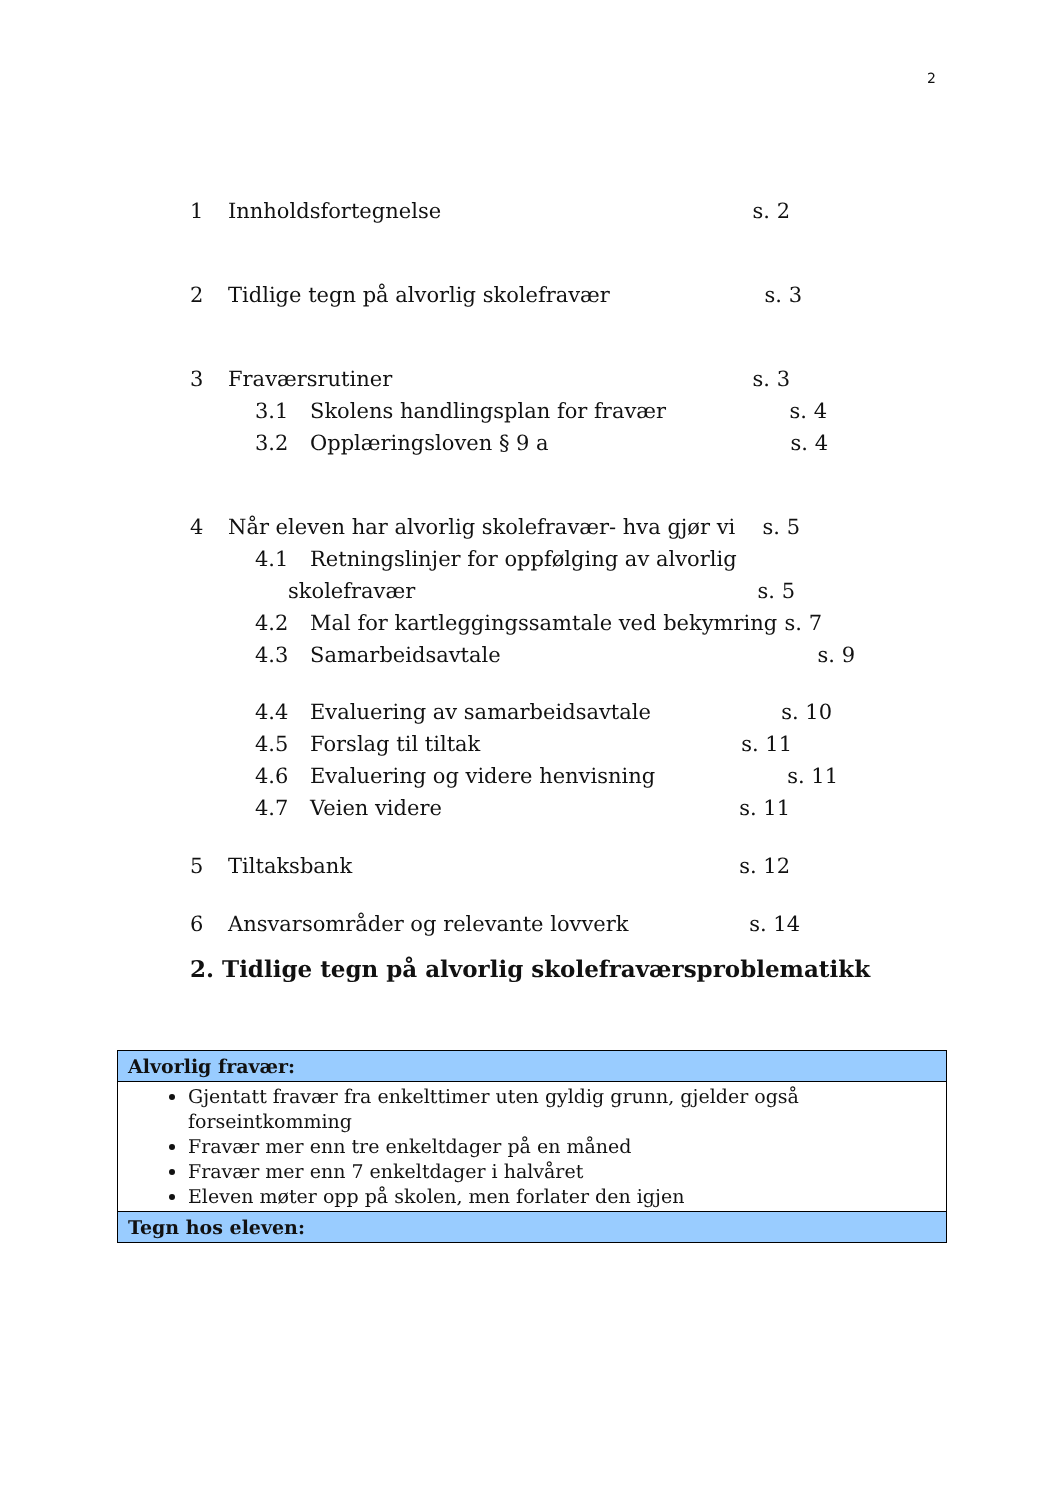2
1 Innholdsfortegnelse s. 2
2 Tidlige tegn på alvorlig skolefravær s. 3
3 Fraværsrutiner s. 3
3.1 Skolens handlingsplan for fravær s. 4
3.2 Opplæringsloven § 9 a s. 4
4 Når eleven har alvorlig skolefravær- hva gjør vi s. 5
4.1 Retningslinjer for oppfølging av alvorlig
skolefravær s. 5
4.2 Mal for kartleggingssamtale ved bekymring s. 7
4.3 Samarbeidsavtale s. 9
4.4 Evaluering av samarbeidsavtale s. 10
4.5 Forslag til tiltak s. 11
4.6 Evaluering og videre henvisning s. 11
4.7 Veien videre s. 11
5 Tiltaksbank s. 12
6 Ansvarsområder og relevante lovverk s. 14
2. Tidlige tegn på alvorlig skolefraværsproblematikk
| Alvorlig fravær: |
| --- |
| Gjentatt fravær fra enkelttimer uten gyldig grunn, gjelder også forseintkomming Fravær mer enn tre enkeltdager på en måned Fravær mer enn 7 enkeltdager i halvåret Eleven møter opp på skolen, men forlater den igjen |
| Tegn hos eleven: |